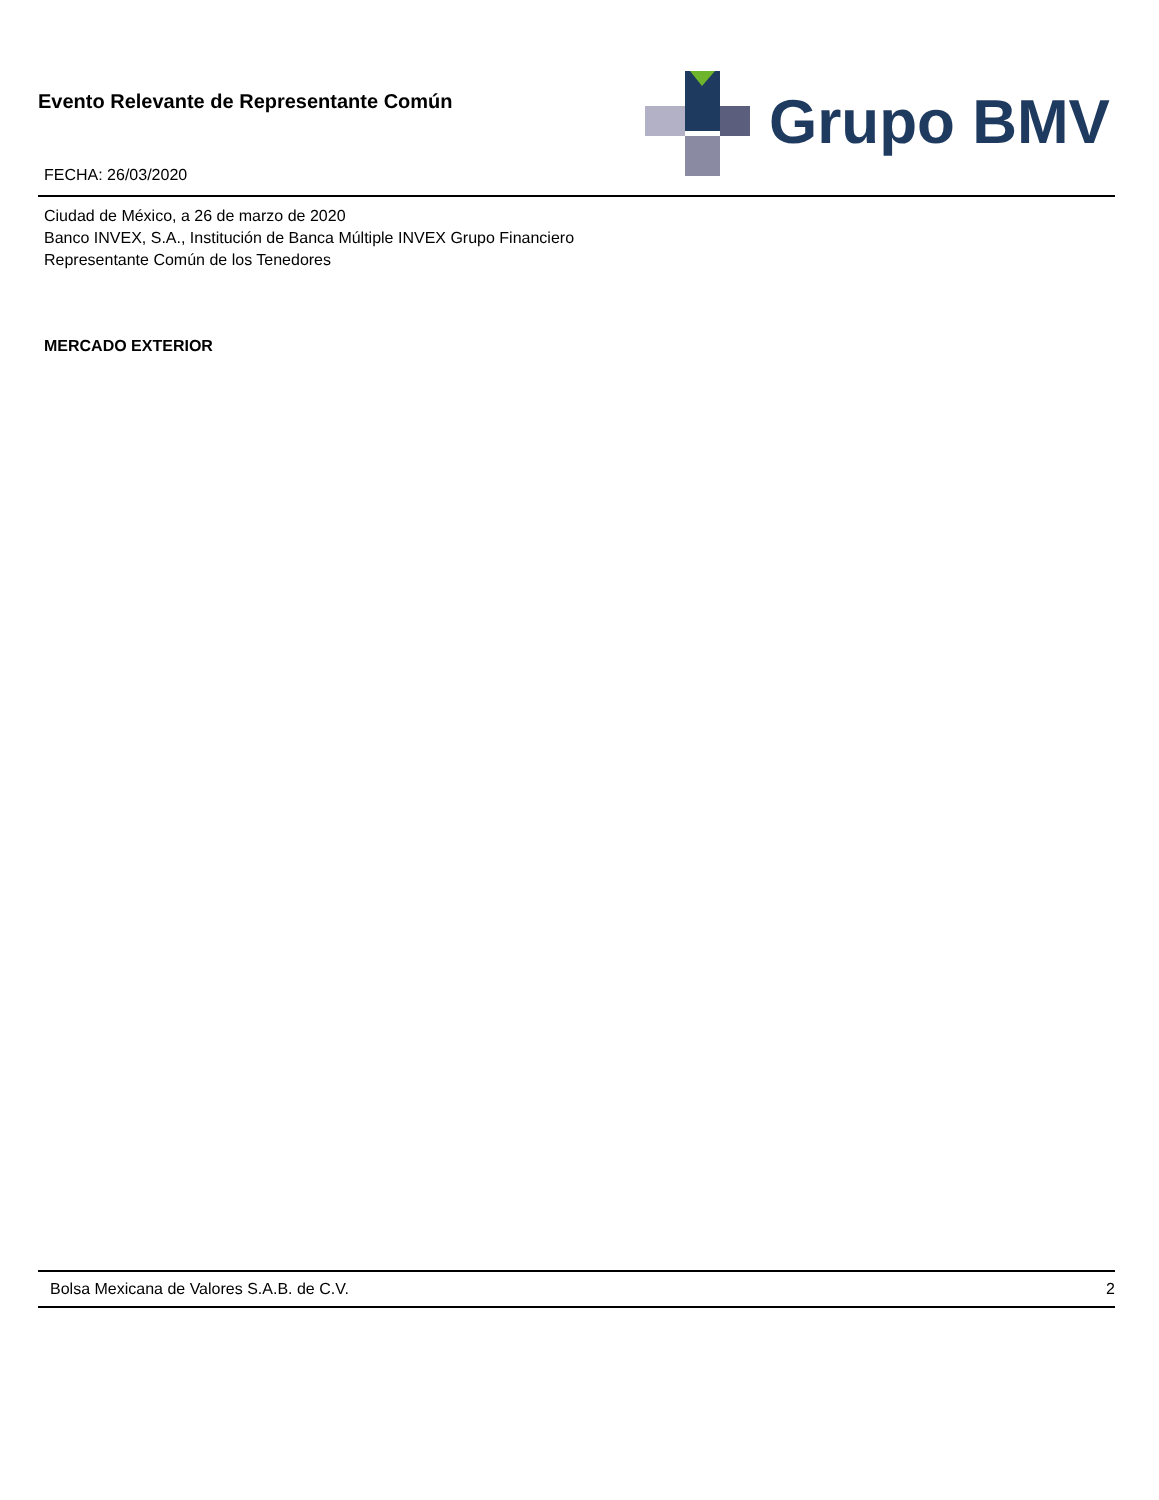Evento Relevante de Representante Común
FECHA: 26/03/2020
Grupo BMV
Ciudad de México, a 26 de marzo de 2020
Banco INVEX, S.A., Institución de Banca Múltiple INVEX Grupo Financiero
Representante Común de los Tenedores
MERCADO EXTERIOR
Bolsa Mexicana de Valores S.A.B. de C.V. 2